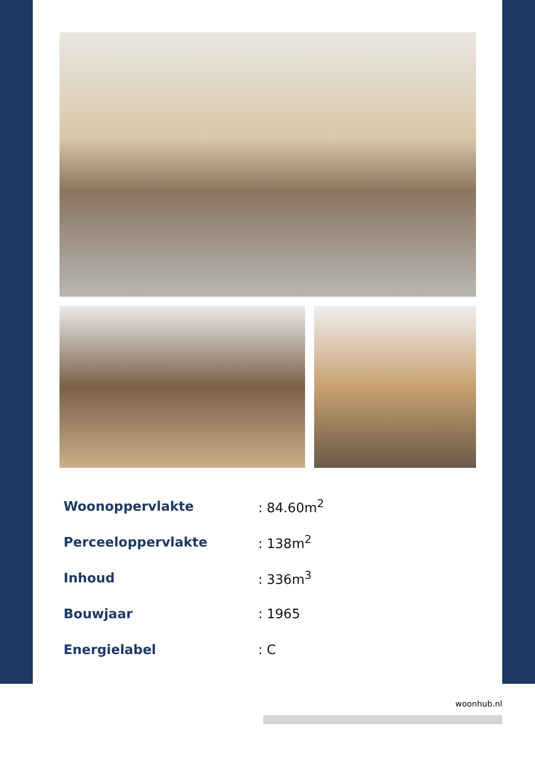| Woonoppervlakte | : 84.60m<sup>2</sup> |
| Perceeloppervlakte | : 138m<sup>2</sup> |
| Inhoud | : 336m<sup>3</sup> |
| Bouwjaar | : 1965 |
| Energielabel | : C |
woonhub.nl